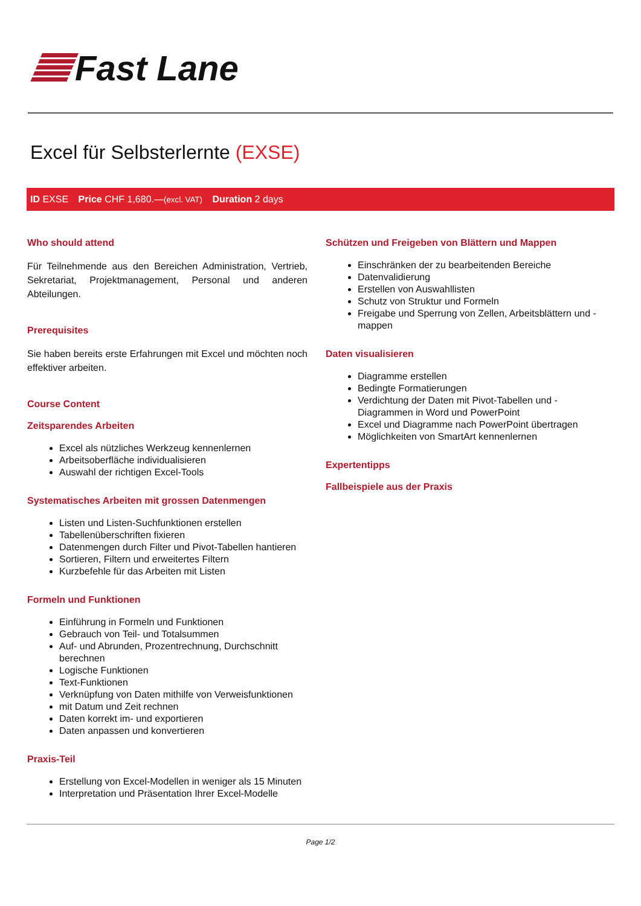Fast Lane
Excel für Selbsterlernte (EXSE)
ID EXSE Price CHF 1,680.—(excl. VAT) Duration 2 days
Who should attend
Für Teilnehmende aus den Bereichen Administration, Vertrieb, Sekretariat, Projektmanagement, Personal und anderen Abteilungen.
Prerequisites
Sie haben bereits erste Erfahrungen mit Excel und möchten noch effektiver arbeiten.
Course Content
Zeitsparendes Arbeiten
Excel als nützliches Werkzeug kennenlernen
Arbeitsoberfläche individualisieren
Auswahl der richtigen Excel-Tools
Systematisches Arbeiten mit grossen Datenmengen
Listen und Listen-Suchfunktionen erstellen
Tabellenüberschriften fixieren
Datenmengen durch Filter und Pivot-Tabellen hantieren
Sortieren, Filtern und erweitertes Filtern
Kurzbefehle für das Arbeiten mit Listen
Formeln und Funktionen
Einführung in Formeln und Funktionen
Gebrauch von Teil- und Totalsummen
Auf- und Abrunden, Prozentrechnung, Durchschnitt berechnen
Logische Funktionen
Text-Funktionen
Verknüpfung von Daten mithilfe von Verweisfunktionen
mit Datum und Zeit rechnen
Daten korrekt im- und exportieren
Daten anpassen und konvertieren
Praxis-Teil
Erstellung von Excel-Modellen in weniger als 15 Minuten
Interpretation und Präsentation Ihrer Excel-Modelle
Schützen und Freigeben von Blättern und Mappen
Einschränken der zu bearbeitenden Bereiche
Datenvalidierung
Erstellen von Auswahllisten
Schutz von Struktur und Formeln
Freigabe und Sperrung von Zellen, Arbeitsblättern und -mappen
Daten visualisieren
Diagramme erstellen
Bedingte Formatierungen
Verdichtung der Daten mit Pivot-Tabellen und -Diagrammen in Word und PowerPoint
Excel und Diagramme nach PowerPoint übertragen
Möglichkeiten von SmartArt kennenlernen
Expertentipps
Fallbeispiele aus der Praxis
Page 1/2